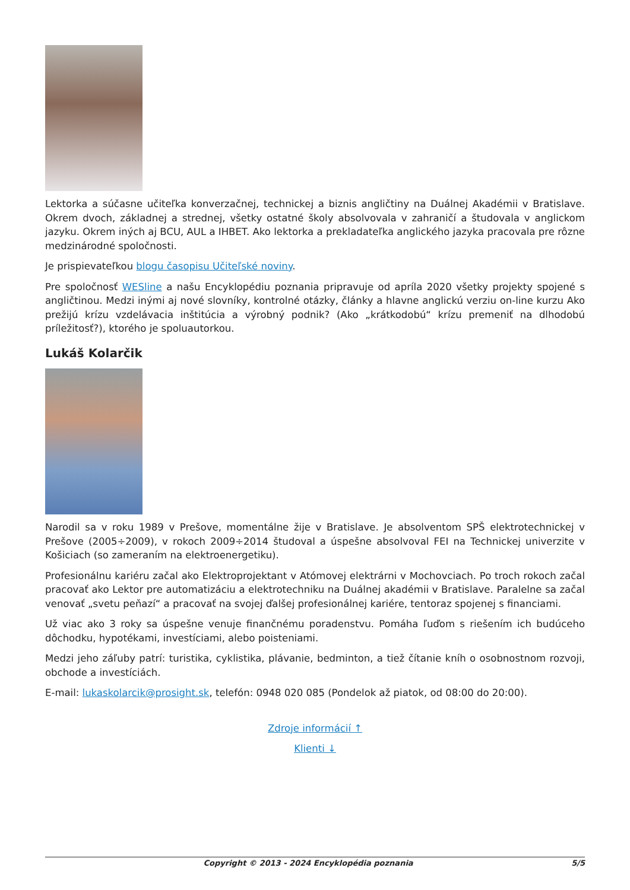Lektorka a súčasne učiteľka konverzačnej, technickej a biznis angličtiny na Duálnej Akadémii v Bratislave. Okrem dvoch, základnej a strednej, všetky ostatné školy absolvovala v zahraničí a študovala v anglickom jazyku. Okrem iných aj BCU, AUL a IHBET. Ako lektorka a prekladateľka anglického jazyka pracovala pre rôzne medzinárodné spoločnosti.
Je prispievateľkou blogu časopisu Učiteľské noviny.
Pre spoločnosť WESline a našu Encyklopédiu poznania pripravuje od apríla 2020 všetky projekty spojené s angličtinou. Medzi inými aj nové slovníky, kontrolné otázky, články a hlavne anglickú verziu on-line kurzu Ako prežijú krízu vzdelávacia inštitúcia a výrobný podnik? (Ako „krátkodobú“ krízu premeniť na dlhodobú príležitosť?), ktorého je spoluautorkou.
Lukáš Kolarčik
Narodil sa v roku 1989 v Prešove, momentálne žije v Bratislave. Je absolventom SPŠ elektrotechnickej v Prešove (2005÷2009), v rokoch 2009÷2014 študoval a úspešne absolvoval FEI na Technickej univerzite v Košiciach (so zameraním na elektroenergetiku).
Profesionálnu kariéru začal ako Elektroprojektant v Atómovej elektrárni v Mochovciach. Po troch rokoch začal pracovať ako Lektor pre automatizáciu a elektrotechniku na Duálnej akadémii v Bratislave. Paralelne sa začal venovať „svetu peňazí“ a pracovať na svojej ďalšej profesionálnej kariére, tentoraz spojenej s financiami.
Už viac ako 3 roky sa úspešne venuje finančnému poradenstvu. Pomáha ľuďom s riešením ich budúceho dôchodku, hypotékami, investíciami, alebo poisteniami.
Medzi jeho záľuby patrí: turistika, cyklistika, plávanie, bedminton, a tiež čítanie kníh o osobnostnom rozvoji, obchode a investíciách.
E-mail: lukaskolarcik@prosight.sk, telefón: 0948 020 085 (Pondelok až piatok, od 08:00 do 20:00).
Zdroje informácií ↑
Klienti ↓
Copyright © 2013 - 2024 Encyklopédia poznania 5/5